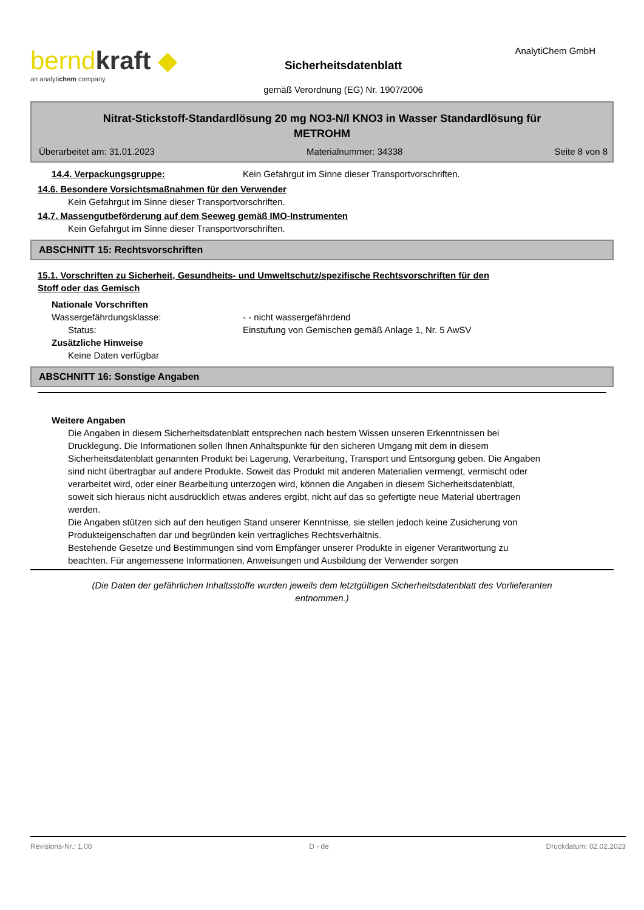berndkraft ◆
an analytichem company
Sicherheitsdatenblatt
gemäß Verordnung (EG) Nr. 1907/2006
AnalytiChem GmbH
Nitrat-Stickstoff-Standardlösung 20 mg NO3-N/l KNO3 in Wasser Standardlösung für
METROHM
Überarbeitet am: 31.01.2023 Materialnummer: 34338 Seite 8 von 8
14.4. Verpackungsgruppe: Kein Gefahrgut im Sinne dieser Transportvorschriften.
14.6. Besondere Vorsichtsmaßnahmen für den Verwender
Kein Gefahrgut im Sinne dieser Transportvorschriften.
14.7. Massengutbeförderung auf dem Seeweg gemäß IMO-Instrumenten
Kein Gefahrgut im Sinne dieser Transportvorschriften.
ABSCHNITT 15: Rechtsvorschriften
15.1. Vorschriften zu Sicherheit, Gesundheits- und Umweltschutz/spezifische Rechtsvorschriften für den
Stoff oder das Gemisch
Nationale Vorschriften
Wassergefährdungsklasse: - - nicht wassergefährdend
Status: Einstufung von Gemischen gemäß Anlage 1, Nr. 5 AwSV
Zusätzliche Hinweise
Keine Daten verfügbar
ABSCHNITT 16: Sonstige Angaben
Weitere Angaben
Die Angaben in diesem Sicherheitsdatenblatt entsprechen nach bestem Wissen unseren Erkenntnissen bei Drucklegung. Die Informationen sollen Ihnen Anhaltspunkte für den sicheren Umgang mit dem in diesem Sicherheitsdatenblatt genannten Produkt bei Lagerung, Verarbeitung, Transport und Entsorgung geben. Die Angaben sind nicht übertragbar auf andere Produkte. Soweit das Produkt mit anderen Materialien vermengt, vermischt oder verarbeitet wird, oder einer Bearbeitung unterzogen wird, können die Angaben in diesem Sicherheitsdatenblatt, soweit sich hieraus nicht ausdrücklich etwas anderes ergibt, nicht auf das so gefertigte neue Material übertragen werden.
Die Angaben stützen sich auf den heutigen Stand unserer Kenntnisse, sie stellen jedoch keine Zusicherung von Produkteigenschaften dar und begründen kein vertragliches Rechtsverhältnis.
Bestehende Gesetze und Bestimmungen sind vom Empfänger unserer Produkte in eigener Verantwortung zu beachten. Für angemessene Informationen, Anweisungen und Ausbildung der Verwender sorgen
(Die Daten der gefährlichen Inhaltsstoffe wurden jeweils dem letztgültigen Sicherheitsdatenblatt des Vorlieferanten
entnommen.)
Revisions-Nr.: 1,00 D - de Druckdatum: 02.02.2023